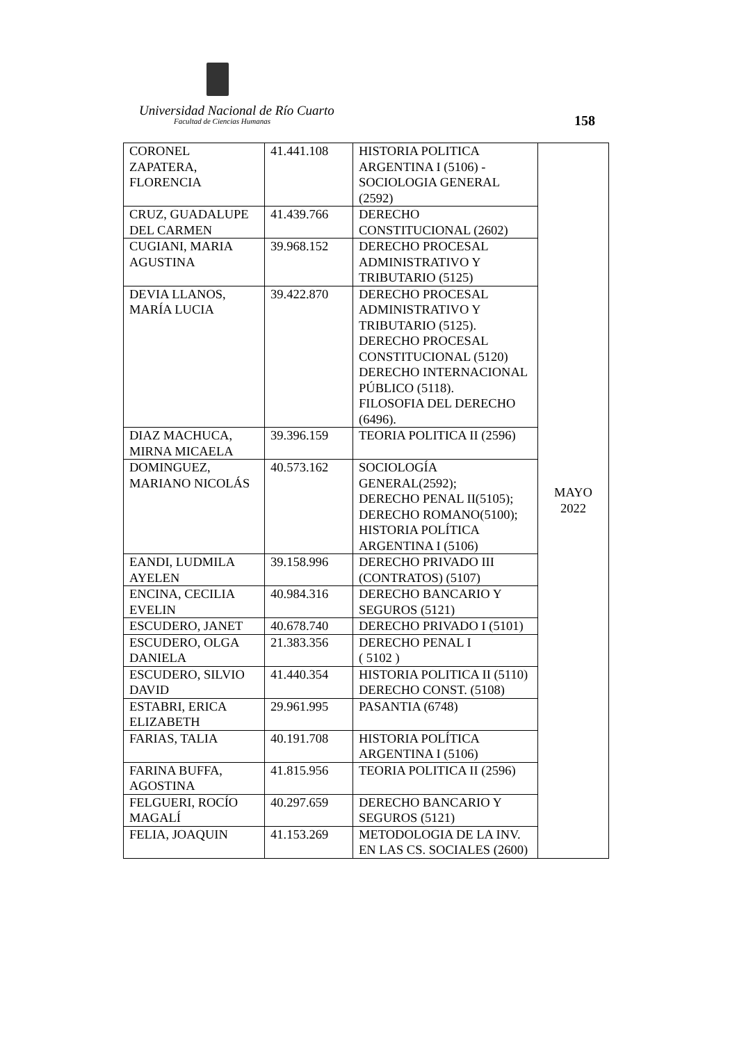Universidad Nacional de Río Cuarto
Facultad de Ciencias Humanas 158
| CORONEL ZAPATERA, FLORENCIA | 41.441.108 | HISTORIA POLITICA ARGENTINA I (5106) - SOCIOLOGIA GENERAL (2592) | MAYO 2022 |
| CRUZ, GUADALUPE DEL CARMEN | 41.439.766 | DERECHO CONSTITUCIONAL (2602) | |
| CUGIANI, MARIA AGUSTINA | 39.968.152 | DERECHO PROCESAL ADMINISTRATIVO Y TRIBUTARIO (5125) | |
| DEVIA LLANOS, MARÍA LUCIA | 39.422.870 | DERECHO PROCESAL ADMINISTRATIVO Y TRIBUTARIO (5125). DERECHO PROCESAL CONSTITUCIONAL (5120) DERECHO INTERNACIONAL PÚBLICO (5118). FILOSOFIA DEL DERECHO (6496). | |
| DIAZ MACHUCA, MIRNA MICAELA | 39.396.159 | TEORIA POLITICA II (2596) | |
| DOMINGUEZ, MARIANO NICOLÁS | 40.573.162 | SOCIOLOGÍA GENERAL(2592); DERECHO PENAL II(5105); DERECHO ROMANO(5100); HISTORIA POLÍTICA ARGENTINA I (5106) | |
| EANDI, LUDMILA AYELEN | 39.158.996 | DERECHO PRIVADO III (CONTRATOS) (5107) | |
| ENCINA, CECILIA EVELIN | 40.984.316 | DERECHO BANCARIO Y SEGUROS (5121) | |
| ESCUDERO, JANET | 40.678.740 | DERECHO PRIVADO I (5101) | |
| ESCUDERO, OLGA DANIELA | 21.383.356 | DERECHO PENAL I ( 5102 ) | |
| ESCUDERO, SILVIO DAVID | 41.440.354 | HISTORIA POLITICA II (5110) DERECHO CONST. (5108) | |
| ESTABRI, ERICA ELIZABETH | 29.961.995 | PASANTIA (6748) | |
| FARIAS, TALIA | 40.191.708 | HISTORIA POLÍTICA ARGENTINA I (5106) | |
| FARINA BUFFA, AGOSTINA | 41.815.956 | TEORIA POLITICA II (2596) | |
| FELGUERI, ROCÍO MAGALÍ | 40.297.659 | DERECHO BANCARIO Y SEGUROS (5121) | |
| FELIA, JOAQUIN | 41.153.269 | METODOLOGIA DE LA INV. EN LAS CS. SOCIALES (2600) | |